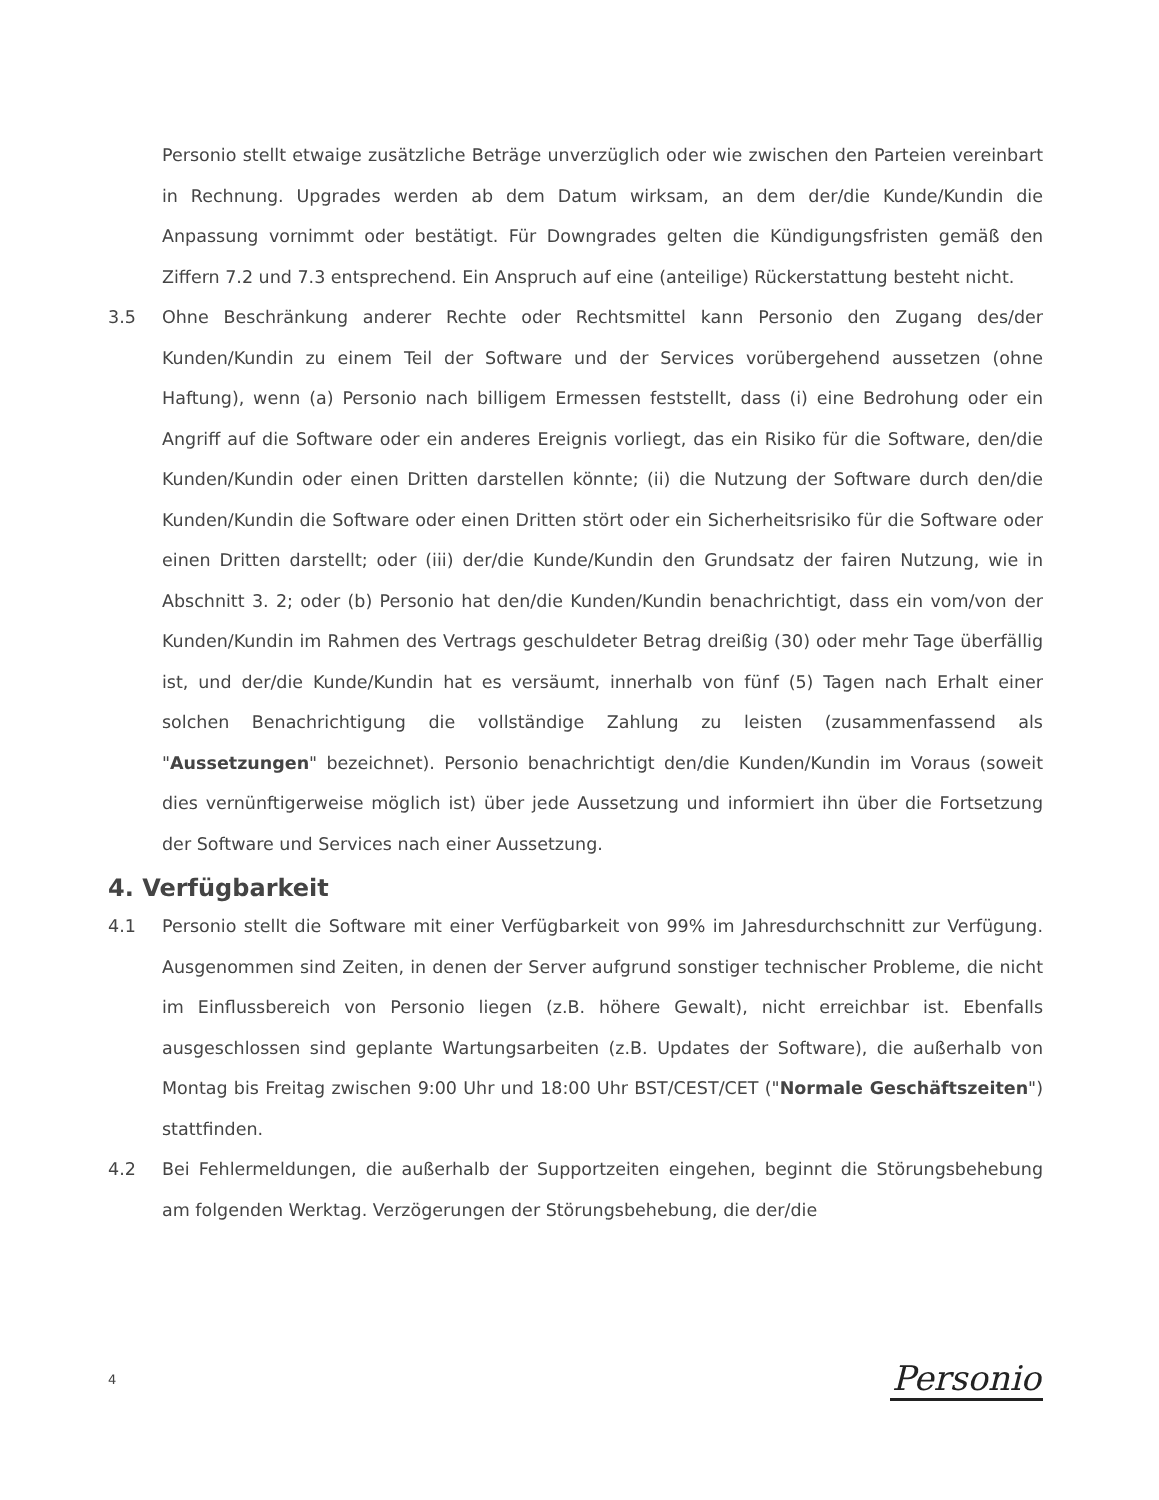Personio stellt etwaige zusätzliche Beträge unverzüglich oder wie zwischen den Parteien vereinbart in Rechnung. Upgrades werden ab dem Datum wirksam, an dem der/die Kunde/Kundin die Anpassung vornimmt oder bestätigt. Für Downgrades gelten die Kündigungsfristen gemäß den Ziffern 7.2 und 7.3 entsprechend. Ein Anspruch auf eine (anteilige) Rückerstattung besteht nicht.
3.5 Ohne Beschränkung anderer Rechte oder Rechtsmittel kann Personio den Zugang des/der Kunden/Kundin zu einem Teil der Software und der Services vorübergehend aussetzen (ohne Haftung), wenn (a) Personio nach billigem Ermessen feststellt, dass (i) eine Bedrohung oder ein Angriff auf die Software oder ein anderes Ereignis vorliegt, das ein Risiko für die Software, den/die Kunden/Kundin oder einen Dritten darstellen könnte; (ii) die Nutzung der Software durch den/die Kunden/Kundin die Software oder einen Dritten stört oder ein Sicherheitsrisiko für die Software oder einen Dritten darstellt; oder (iii) der/die Kunde/Kundin den Grundsatz der fairen Nutzung, wie in Abschnitt 3. 2; oder (b) Personio hat den/die Kunden/Kundin benachrichtigt, dass ein vom/von der Kunden/Kundin im Rahmen des Vertrags geschuldeter Betrag dreißig (30) oder mehr Tage überfällig ist, und der/die Kunde/Kundin hat es versäumt, innerhalb von fünf (5) Tagen nach Erhalt einer solchen Benachrichtigung die vollständige Zahlung zu leisten (zusammenfassend als "Aussetzungen" bezeichnet). Personio benachrichtigt den/die Kunden/Kundin im Voraus (soweit dies vernünftigerweise möglich ist) über jede Aussetzung und informiert ihn über die Fortsetzung der Software und Services nach einer Aussetzung.
4. Verfügbarkeit
4.1 Personio stellt die Software mit einer Verfügbarkeit von 99% im Jahresdurchschnitt zur Verfügung. Ausgenommen sind Zeiten, in denen der Server aufgrund sonstiger technischer Probleme, die nicht im Einflussbereich von Personio liegen (z.B. höhere Gewalt), nicht erreichbar ist. Ebenfalls ausgeschlossen sind geplante Wartungsarbeiten (z.B. Updates der Software), die außerhalb von Montag bis Freitag zwischen 9:00 Uhr und 18:00 Uhr BST/CEST/CET ("Normale Geschäftszeiten") stattfinden.
4.2 Bei Fehlermeldungen, die außerhalb der Supportzeiten eingehen, beginnt die Störungsbehebung am folgenden Werktag. Verzögerungen der Störungsbehebung, die der/die
4 Personio